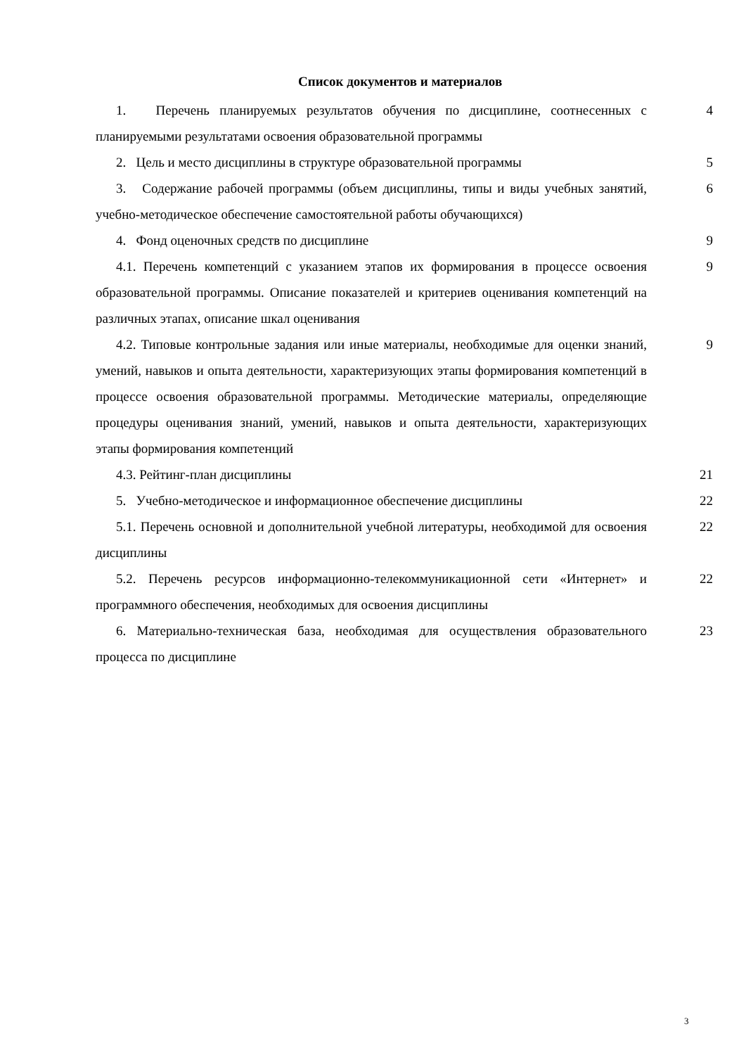Список документов и материалов
| 1. Перечень планируемых результатов обучения по дисциплине, соотнесенных с планируемыми результатами освоения образовательной программы | 4 |
| 2. Цель и место дисциплины в структуре образовательной программы | 5 |
| 3. Содержание рабочей программы (объем дисциплины, типы и виды учебных занятий, учебно-методическое обеспечение самостоятельной работы обучающихся) | 6 |
| 4. Фонд оценочных средств по дисциплине | 9 |
| 4.1. Перечень компетенций с указанием этапов их формирования в процессе освоения образовательной программы. Описание показателей и критериев оценивания компетенций на различных этапах, описание шкал оценивания | 9 |
| 4.2. Типовые контрольные задания или иные материалы, необходимые для оценки знаний, умений, навыков и опыта деятельности, характеризующих этапы формирования компетенций в процессе освоения образовательной программы. Методические материалы, определяющие процедуры оценивания знаний, умений, навыков и опыта деятельности, характеризующих этапы формирования компетенций | 9 |
| 4.3. Рейтинг-план дисциплины | 21 |
| 5. Учебно-методическое и информационное обеспечение дисциплины | 22 |
| 5.1. Перечень основной и дополнительной учебной литературы, необходимой для освоения дисциплины | 22 |
| 5.2. Перечень ресурсов информационно-телекоммуникационной сети «Интернет» и программного обеспечения, необходимых для освоения дисциплины | 22 |
| 6. Материально-техническая база, необходимая для осуществления образовательного процесса по дисциплине | 23 |
3